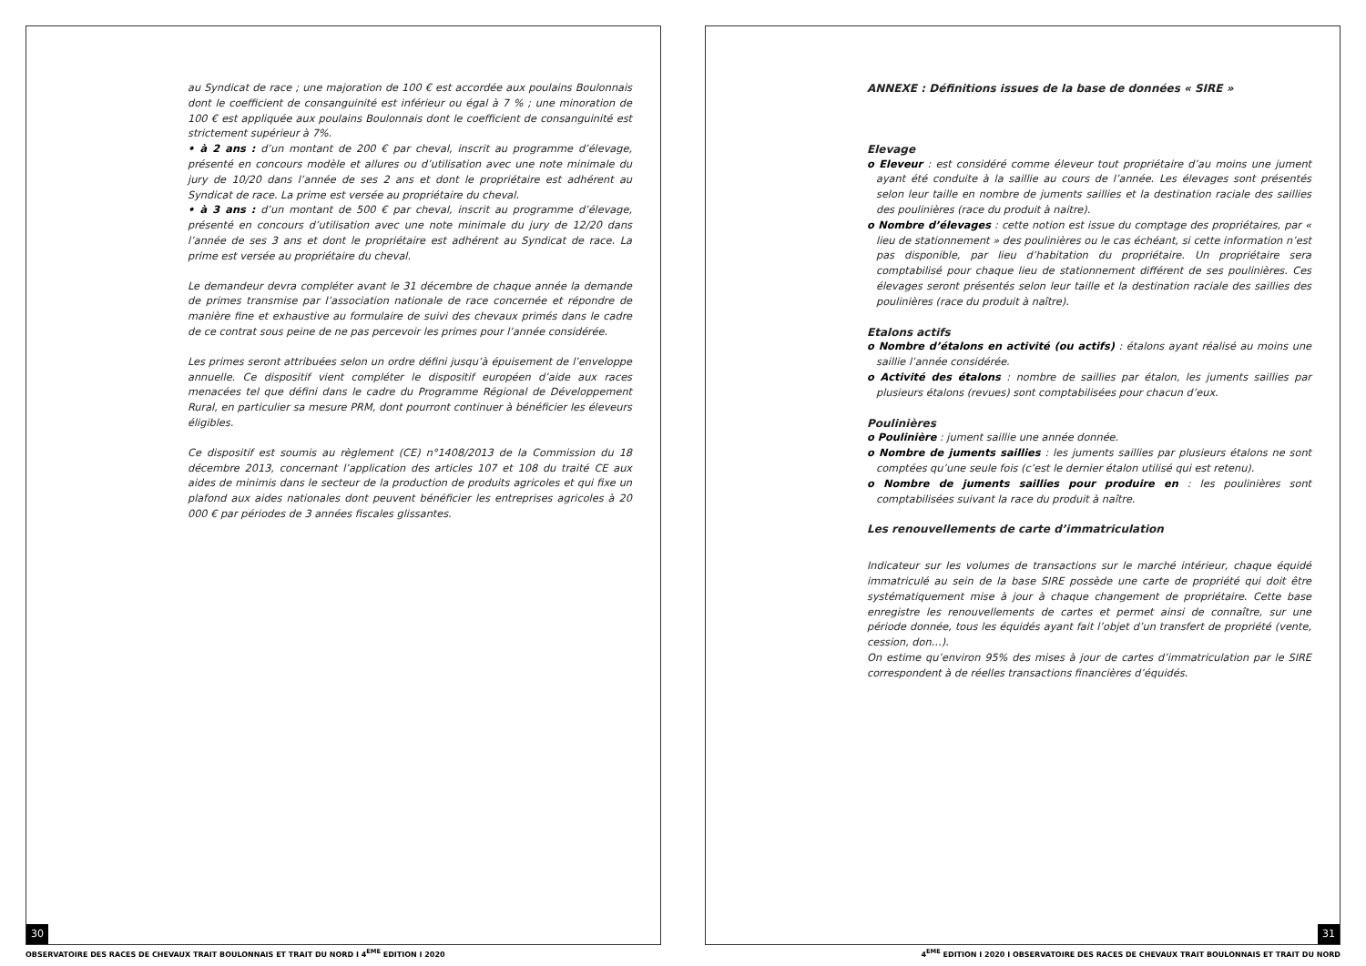au Syndicat de race ; une majoration de 100 € est accordée aux poulains Boulonnais dont le coefficient de consanguinité est inférieur ou égal à 7 % ; une minoration de 100 € est appliquée aux poulains Boulonnais dont le coefficient de consanguinité est strictement supérieur à 7%.
• à 2 ans : d’un montant de 200 € par cheval, inscrit au programme d’élevage, présenté en concours modèle et allures ou d’utilisation avec une note minimale du jury de 10/20 dans l’année de ses 2 ans et dont le propriétaire est adhérent au Syndicat de race. La prime est versée au propriétaire du cheval.
• à 3 ans : d’un montant de 500 € par cheval, inscrit au programme d’élevage, présenté en concours d’utilisation avec une note minimale du jury de 12/20 dans l’année de ses 3 ans et dont le propriétaire est adhérent au Syndicat de race. La prime est versée au propriétaire du cheval.
Le demandeur devra compléter avant le 31 décembre de chaque année la demande de primes transmise par l’association nationale de race concernée et répondre de manière fine et exhaustive au formulaire de suivi des chevaux primés dans le cadre de ce contrat sous peine de ne pas percevoir les primes pour l’année considérée.
Les primes seront attribuées selon un ordre défini jusqu’à épuisement de l’enveloppe annuelle. Ce dispositif vient compléter le dispositif européen d’aide aux races menacées tel que défini dans le cadre du Programme Régional de Développement Rural, en particulier sa mesure PRM, dont pourront continuer à bénéficier les éleveurs éligibles.
Ce dispositif est soumis au règlement (CE) n°1408/2013 de la Commission du 18 décembre 2013, concernant l’application des articles 107 et 108 du traité CE aux aides de minimis dans le secteur de la production de produits agricoles et qui fixe un plafond aux aides nationales dont peuvent bénéficier les entreprises agricoles à 20 000 € par périodes de 3 années fiscales glissantes.
30
OBSERVATOIRE DES RACES DE CHEVAUX TRAIT BOULONNAIS ET TRAIT DU NORD I 4<sup>EME</sup> EDITION I 2020
ANNEXE : Définitions issues de la base de données « SIRE »
Elevage
o Eleveur : est considéré comme éleveur tout propriétaire d’au moins une jument ayant été conduite à la saillie au cours de l’année. Les élevages sont présentés selon leur taille en nombre de juments saillies et la destination raciale des saillies des poulinières (race du produit à naitre).
o Nombre d’élevages : cette notion est issue du comptage des propriétaires, par « lieu de stationnement » des poulinières ou le cas échéant, si cette information n’est pas disponible, par lieu d’habitation du propriétaire. Un propriétaire sera comptabilisé pour chaque lieu de stationnement différent de ses poulinières. Ces élevages seront présentés selon leur taille et la destination raciale des saillies des poulinières (race du produit à naître).
Etalons actifs
o Nombre d’étalons en activité (ou actifs) : étalons ayant réalisé au moins une saillie l’année considérée.
o Activité des étalons : nombre de saillies par étalon, les juments saillies par plusieurs étalons (revues) sont comptabilisées pour chacun d’eux.
Poulinières
o Poulinière : jument saillie une année donnée.
o Nombre de juments saillies : les juments saillies par plusieurs étalons ne sont comptées qu’une seule fois (c’est le dernier étalon utilisé qui est retenu).
o Nombre de juments saillies pour produire en : les poulinières sont comptabilisées suivant la race du produit à naître.
Les renouvellements de carte d’immatriculation
Indicateur sur les volumes de transactions sur le marché intérieur, chaque équidé immatriculé au sein de la base SIRE possède une carte de propriété qui doit être systématiquement mise à jour à chaque changement de propriétaire. Cette base enregistre les renouvellements de cartes et permet ainsi de connaître, sur une période donnée, tous les équidés ayant fait l’objet d’un transfert de propriété (vente, cession, don…).
On estime qu’environ 95% des mises à jour de cartes d’immatriculation par le SIRE correspondent à de réelles transactions financières d’équidés.
31
4<sup>EME</sup> EDITION I 2020 I OBSERVATOIRE DES RACES DE CHEVAUX TRAIT BOULONNAIS ET TRAIT DU NORD